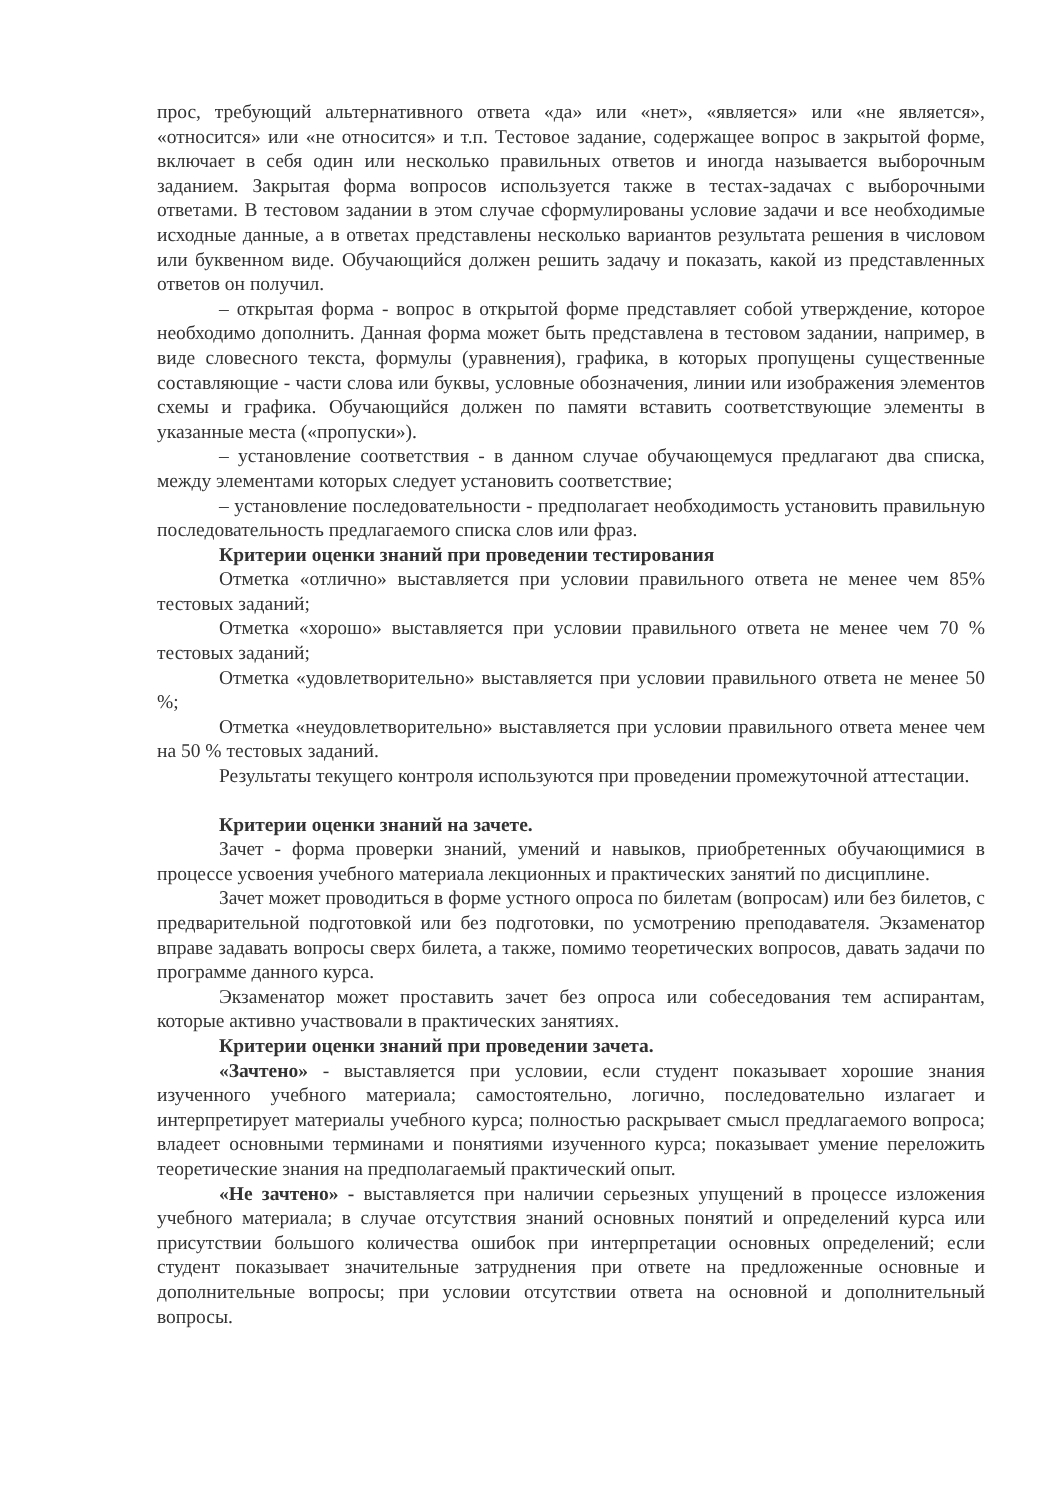прос, требующий альтернативного ответа «да» или «нет», «является» или «не является», «относится» или «не относится» и т.п. Тестовое задание, содержащее вопрос в закрытой форме, включает в себя один или несколько правильных ответов и иногда называется выборочным заданием. Закрытая форма вопросов используется также в тестах-задачах с выборочными ответами. В тестовом задании в этом случае сформулированы условие задачи и все необходимые исходные данные, а в ответах представлены несколько вариантов результата решения в числовом или буквенном виде. Обучающийся должен решить задачу и показать, какой из представленных ответов он получил.
– открытая форма - вопрос в открытой форме представляет собой утверждение, которое необходимо дополнить. Данная форма может быть представлена в тестовом задании, например, в виде словесного текста, формулы (уравнения), графика, в которых пропущены существенные составляющие - части слова или буквы, условные обозначения, линии или изображения элементов схемы и графика. Обучающийся должен по памяти вставить соответствующие элементы в указанные места («пропуски»).
– установление соответствия - в данном случае обучающемуся предлагают два списка, между элементами которых следует установить соответствие;
– установление последовательности - предполагает необходимость установить правильную последовательность предлагаемого списка слов или фраз.
Критерии оценки знаний при проведении тестирования
Отметка «отлично» выставляется при условии правильного ответа не менее чем 85% тестовых заданий;
Отметка «хорошо» выставляется при условии правильного ответа не менее чем 70 % тестовых заданий;
Отметка «удовлетворительно» выставляется при условии правильного ответа не менее 50 %;
Отметка «неудовлетворительно» выставляется при условии правильного ответа менее чем на 50 % тестовых заданий.
Результаты текущего контроля используются при проведении промежуточной аттестации.
Критерии оценки знаний на зачете.
Зачет - форма проверки знаний, умений и навыков, приобретенных обучающимися в процессе усвоения учебного материала лекционных и практических занятий по дисциплине.
Зачет может проводиться в форме устного опроса по билетам (вопросам) или без билетов, с предварительной подготовкой или без подготовки, по усмотрению преподавателя. Экзаменатор вправе задавать вопросы сверх билета, а также, помимо теоретических вопросов, давать задачи по программе данного курса.
Экзаменатор может проставить зачет без опроса или собеседования тем аспирантам, которые активно участвовали в практических занятиях.
Критерии оценки знаний при проведении зачета.
«Зачтено» - выставляется при условии, если студент показывает хорошие знания изученного учебного материала; самостоятельно, логично, последовательно излагает и интерпретирует материалы учебного курса; полностью раскрывает смысл предлагаемого вопроса; владеет основными терминами и понятиями изученного курса; показывает умение переложить теоретические знания на предполагаемый практический опыт.
«Не зачтено» - выставляется при наличии серьезных упущений в процессе изложения учебного материала; в случае отсутствия знаний основных понятий и определений курса или присутствии большого количества ошибок при интерпретации основных определений; если студент показывает значительные затруднения при ответе на предложенные основные и дополнительные вопросы; при условии отсутствии ответа на основной и дополнительный вопросы.